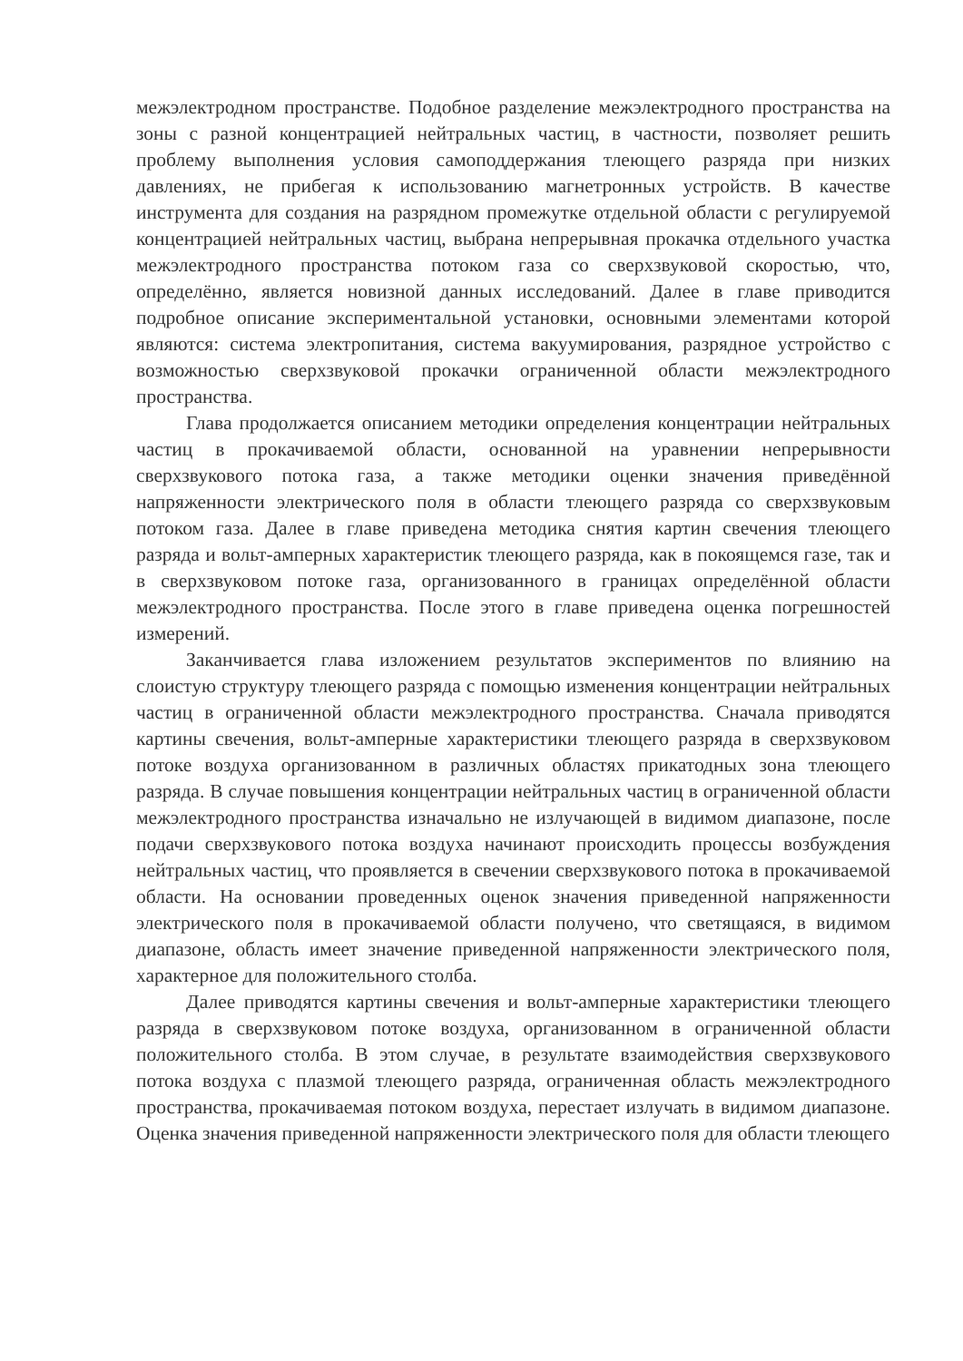межэлектродном пространстве. Подобное разделение межэлектродного пространства на зоны с разной концентрацией нейтральных частиц, в частности, позволяет решить проблему выполнения условия самоподдержания тлеющего разряда при низких давлениях, не прибегая к использованию магнетронных устройств. В качестве инструмента для создания на разрядном промежутке отдельной области с регулируемой концентрацией нейтральных частиц, выбрана непрерывная прокачка отдельного участка межэлектродного пространства потоком газа со сверхзвуковой скоростью, что, определённо, является новизной данных исследований. Далее в главе приводится подробное описание экспериментальной установки, основными элементами которой являются: система электропитания, система вакуумирования, разрядное устройство с возможностью сверхзвуковой прокачки ограниченной области межэлектродного пространства.
Глава продолжается описанием методики определения концентрации нейтральных частиц в прокачиваемой области, основанной на уравнении непрерывности сверхзвукового потока газа, а также методики оценки значения приведённой напряженности электрического поля в области тлеющего разряда со сверхзвуковым потоком газа. Далее в главе приведена методика снятия картин свечения тлеющего разряда и вольт-амперных характеристик тлеющего разряда, как в покоящемся газе, так и в сверхзвуковом потоке газа, организованного в границах определённой области межэлектродного пространства. После этого в главе приведена оценка погрешностей измерений.
Заканчивается глава изложением результатов экспериментов по влиянию на слоистую структуру тлеющего разряда с помощью изменения концентрации нейтральных частиц в ограниченной области межэлектродного пространства. Сначала приводятся картины свечения, вольт-амперные характеристики тлеющего разряда в сверхзвуковом потоке воздуха организованном в различных областях прикатодных зона тлеющего разряда. В случае повышения концентрации нейтральных частиц в ограниченной области межэлектродного пространства изначально не излучающей в видимом диапазоне, после подачи сверхзвукового потока воздуха начинают происходить процессы возбуждения нейтральных частиц, что проявляется в свечении сверхзвукового потока в прокачиваемой области. На основании проведенных оценок значения приведенной напряженности электрического поля в прокачиваемой области получено, что светящаяся, в видимом диапазоне, область имеет значение приведенной напряженности электрического поля, характерное для положительного столба.
Далее приводятся картины свечения и вольт-амперные характеристики тлеющего разряда в сверхзвуковом потоке воздуха, организованном в ограниченной области положительного столба. В этом случае, в результате взаимодействия сверхзвукового потока воздуха с плазмой тлеющего разряда, ограниченная область межэлектродного пространства, прокачиваемая потоком воздуха, перестает излучать в видимом диапазоне. Оценка значения приведенной напряженности электрического поля для области тлеющего